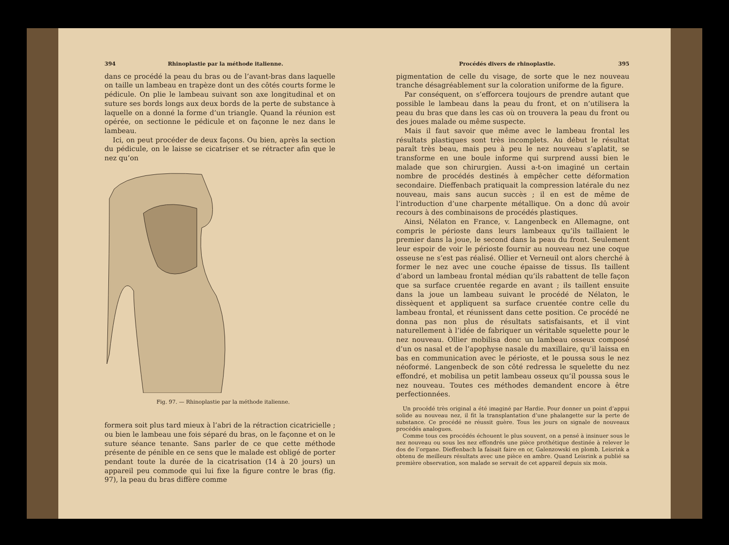394 Rhinoplastie par la méthode italienne.
dans ce procédé la peau du bras ou de l’avant-bras dans laquelle on taille un lambeau en trapèze dont un des côtés courts forme le pédicule. On plie le lambeau suivant son axe longitudinal et on suture ses bords longs aux deux bords de la perte de substance à laquelle on a donné la forme d’un triangle. Quand la réunion est opérée, on sectionne le pédicule et on façonne le nez dans le lambeau.
Ici, on peut procéder de deux façons. Ou bien, après la section du pédicule, on le laisse se cicatriser et se rétracter afin que le nez qu’on
Fig. 97. — Rhinoplastie par la méthode italienne.
formera soit plus tard mieux à l’abri de la rétraction cicatricielle ; ou bien le lambeau une fois séparé du bras, on le façonne et on le suture séance tenante. Sans parler de ce que cette méthode présente de pénible en ce sens que le malade est obligé de porter pendant toute la durée de la cicatrisation (14 à 20 jours) un appareil peu commode qui lui fixe la figure contre le bras (fig. 97), la peau du bras diffère comme
Procédés divers de rhinoplastie. 395
pigmentation de celle du visage, de sorte que le nez nouveau tranche désagréablement sur la coloration uniforme de la figure.
Par conséquent, on s’efforcera toujours de prendre autant que possible le lambeau dans la peau du front, et on n’utilisera la peau du bras que dans les cas où on trouvera la peau du front ou des joues malade ou même suspecte.
Mais il faut savoir que même avec le lambeau frontal les résultats plastiques sont très incomplets. Au début le résultat paraît très beau, mais peu à peu le nez nouveau s’aplatit, se transforme en une boule informe qui surprend aussi bien le malade que son chirurgien. Aussi a-t-on imaginé un certain nombre de procédés destinés à empêcher cette déformation secondaire. Dieffenbach pratiquait la compression latérale du nez nouveau, mais sans aucun succès ; il en est de même de l’introduction d’une charpente métallique. On a donc dû avoir recours à des combinaisons de procédés plastiques.
Ainsi, Nélaton en France, v. Langenbeck en Allemagne, ont compris le périoste dans leurs lambeaux qu’ils taillaient le premier dans la joue, le second dans la peau du front. Seulement leur espoir de voir le périoste fournir au nouveau nez une coque osseuse ne s’est pas réalisé. Ollier et Verneuil ont alors cherché à former le nez avec une couche épaisse de tissus. Ils taillent d’abord un lambeau frontal médian qu’ils rabattent de telle façon que sa surface cruentée regarde en avant ; ils taillent ensuite dans la joue un lambeau suivant le procédé de Nélaton, le dissèquent et appliquent sa surface cruentée contre celle du lambeau frontal, et réunissent dans cette position. Ce procédé ne donna pas non plus de résultats satisfaisants, et il vint naturellement à l’idée de fabriquer un véritable squelette pour le nez nouveau. Ollier mobilisa donc un lambeau osseux composé d’un os nasal et de l’apophyse nasale du maxillaire, qu’il laissa en bas en communication avec le périoste, et le poussa sous le nez néoformé. Langenbeck de son côté redressa le squelette du nez effondré, et mobilisa un petit lambeau osseux qu’il poussa sous le nez nouveau. Toutes ces méthodes demandent encore à être perfectionnées.
Un procédé très original a été imaginé par Hardie. Pour donner un point d’appui solide au nouveau nez, il fit la transplantation d’une phalangette sur la perte de substance. Ce procédé ne réussit guère. Tous les jours on signale de nouveaux procédés analogues.
Comme tous ces procédés échouent le plus souvent, on a pensé à insinuer sous le nez nouveau ou sous les nez effondrés une pièce prothétique destinée à relever le dos de l’organe. Dieffenbach la faisait faire en or, Galenzowski en plomb. Leisrink a obtenu de meilleurs résultats avec une pièce en ambre. Quand Leisrink a publié sa première observation, son malade se servait de cet appareil depuis six mois.